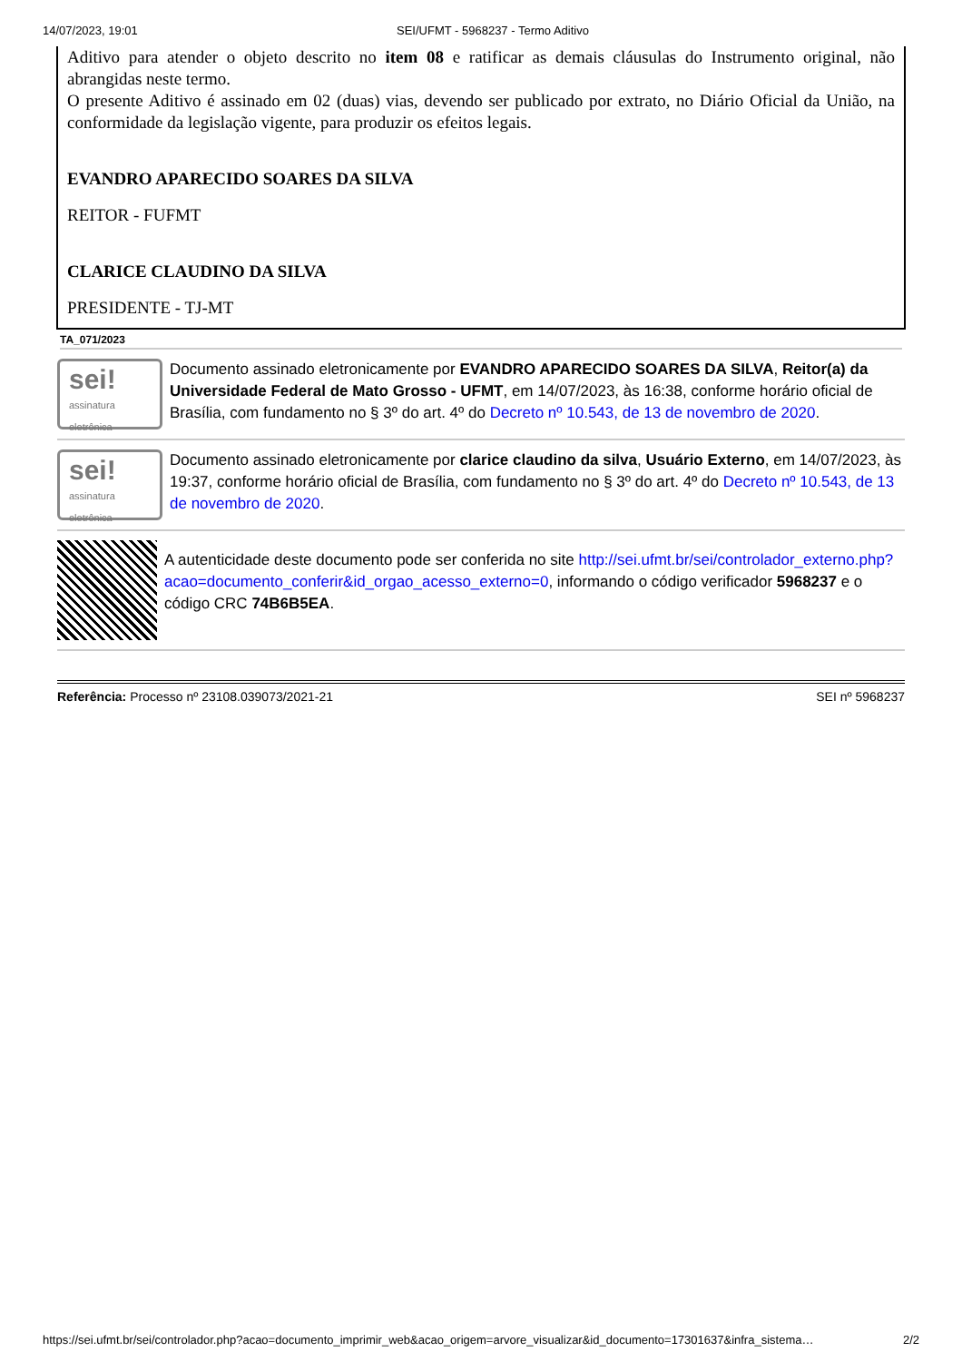14/07/2023, 19:01 SEI/UFMT - 5968237 - Termo Aditivo
Aditivo para atender o objeto descrito no item 08 e ratificar as demais cláusulas do Instrumento original, não abrangidas neste termo.
O presente Aditivo é assinado em 02 (duas) vias, devendo ser publicado por extrato, no Diário Oficial da União, na conformidade da legislação vigente, para produzir os efeitos legais.
EVANDRO APARECIDO SOARES DA SILVA
REITOR - FUFMT
CLARICE CLAUDINO DA SILVA
PRESIDENTE - TJ-MT
TA_071/2023
sei!
assinatura eletrônica
Documento assinado eletronicamente por EVANDRO APARECIDO SOARES DA SILVA, Reitor(a) da Universidade Federal de Mato Grosso - UFMT, em 14/07/2023, às 16:38, conforme horário oficial de Brasília, com fundamento no § 3º do art. 4º do Decreto nº 10.543, de 13 de novembro de 2020.
sei!
assinatura eletrônica
Documento assinado eletronicamente por clarice claudino da silva, Usuário Externo, em 14/07/2023, às 19:37, conforme horário oficial de Brasília, com fundamento no § 3º do art. 4º do Decreto nº 10.543, de 13 de novembro de 2020.
A autenticidade deste documento pode ser conferida no site http://sei.ufmt.br/sei/controlador_externo.php?acao=documento_conferir&id_orgao_acesso_externo=0, informando o código verificador 5968237 e o código CRC 74B6B5EA.
Referência: Processo nº 23108.039073/2021-21 SEI nº 5968237
https://sei.ufmt.br/sei/controlador.php?acao=documento_imprimir_web&acao_origem=arvore_visualizar&id_documento=17301637&infra_sistema… 2/2